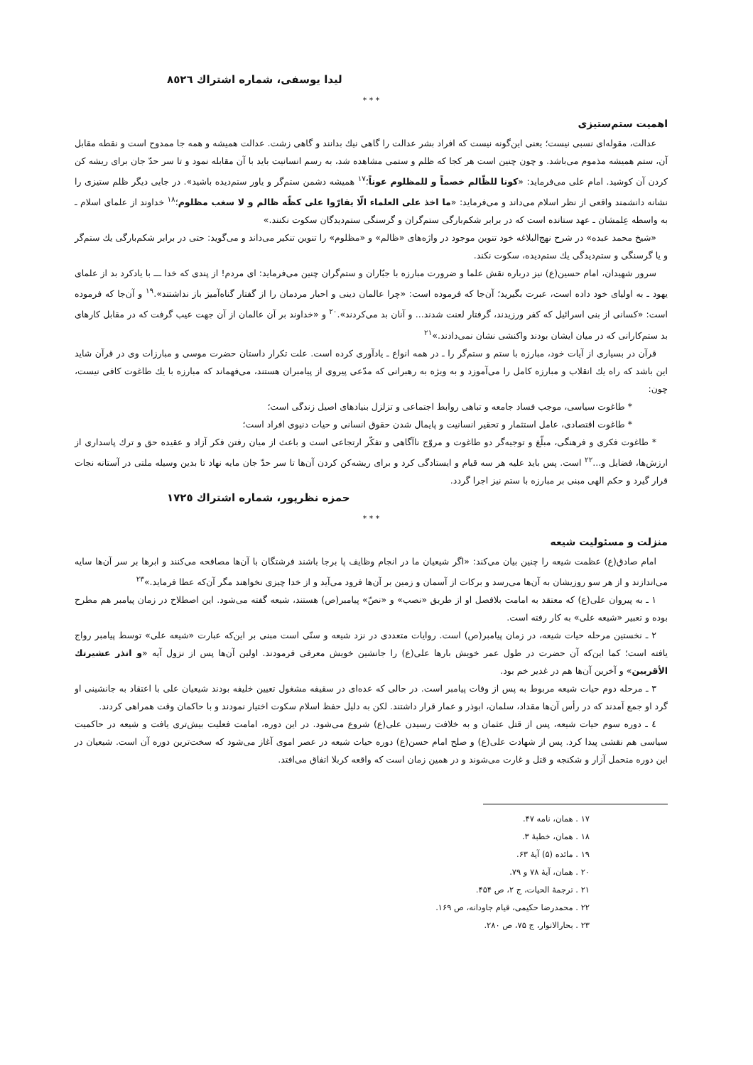لیدا یوسفی، شماره اشتراك ٨٥٢٦
* * *
اهمیت ستم‌ستیزی
عدالت، مقوله‌ای نسبی نیست؛ یعنی این‌گونه نیست که افراد بشر عدالت را گاهی نیك بدانند و گاهی زشت. عدالت همیشه و همه جا ممدوح است و نقطه مقابل آن، ستم همیشه مذموم می‌باشد. و چون چنین است هر کجا که ظلم و ستمی مشاهده شد، به رسم انسانیت باید با آن مقابله نمود و تا سر حدّ جان برای ریشه کن کردن آن کوشید. امام علی می‌فرماید: «کونا للظّالم خصماً و للمظلوم عوناً؛<sup>١٧</sup> همیشه دشمن ستم‌گر و یاور ستم‌دیده باشید». در جایی دیگر ظلم ستیزی را نشانه دانشمند واقعی از نظر اسلام می‌داند و می‌فرماید: «ما اخذ علی العلماء الّا یقارّوا علی کظّه ظالم و لا سغب مظلوم؛<sup>١٨</sup> خداوند از علمای اسلام ـ به واسطه عِلمشان ـ عهد ستانده است که در برابر شکم‌بارگی ستم‌گران و گرسنگی ستم‌دیدگان سکوت نکنند.»
«شیخ محمد عبده» در شرح نهج‌البلاغه خود تنوین موجود در واژه‌های «ظالم» و «مظلوم» را تنوین تنکیر می‌داند و می‌گوید: حتی در برابر شکم‌بارگی یك ستم‌گر و یا گرسنگی و ستم‌دیدگی یك ستم‌دیده، سکوت نکند.
سرور شهیدان، امام حسین(ع) نیز درباره نقش علما و ضرورت مبارزه با جبّاران و ستم‌گران چنین می‌فرماید: ای مردم! از پندی که خدا ـــ با یادکرد بد از علمای یهود ـ به اولیای خود داده است، عبرت بگیرید؛ آن‌جا که فرموده است: «چرا عالمان دینی و احبار مردمان را از گفتار گناه‌آمیز باز نداشتند».<sup>١٩</sup> و آن‌جا که فرموده است: «کسانی از بنی اسرائیل که کفر ورزیدند، گرفتار لعنت شدند... و آنان بد می‌کردند».<sup>٢٠</sup> و «خداوند بر آن عالمان از آن جهت عیب گرفت که در مقابل کارهای بد ستم‌کارانی که در میان ایشان بودند واکنشی نشان نمی‌دادند.»<sup>٢١</sup>
قرآن در بسیاری از آیات خود، مبارزه با ستم و ستم‌گر را ـ در همه انواع ـ یادآوری کرده است. علت تکرار داستان حضرت موسی و مبارزات وی در قرآن شاید این باشد که راه یك انقلاب و مبارزه کامل را می‌آموزد و به ویژه به رهبرانی که مدّعی پیروی از پیامبران هستند، می‌فهماند که مبارزه با یك طاغوت کافی نیست، چون:
* طاغوت سیاسی، موجب فساد جامعه و تباهی روابط اجتماعی و تزلزل بنیادهای اصیل زندگی است؛
* طاغوت اقتصادی، عامل استثمار و تحقیر انسانیت و پایمال شدن حقوق انسانی و حیات دنیوی افراد است؛
* طاغوت فکری و فرهنگی، مبلّغ و توجیه‌گر دو طاغوت و مروّج ناآگاهی و تفکّر ارتجاعی است و باعث از میان رفتن فکر آزاد و عقیده حق و ترك پاسداری از ارزش‌ها، فضایل و...<sup>٢٢</sup> است. پس باید علیه هر سه قیام و ایستادگی کرد و برای ریشه‌کن کردن آن‌ها تا سر حدّ جان مایه نهاد تا بدین وسیله ملتی در آستانه نجات قرار گیرد و حکم الهی مبنی بر مبارزه با ستم نیز اجرا گردد.
حمزه نظرپور، شماره اشتراك ١٧٢٥
* * *
منزلت و مسئولیت شیعه
امام صادق(ع) عظمت شیعه را چنین بیان می‌کند: «اگر شیعیان ما در انجام وظایف پا برجا باشند فرشتگان با آن‌ها مصافحه می‌کنند و ابرها بر سر آن‌ها سایه می‌اندازند و از هر سو روزیشان به آن‌ها می‌رسد و برکات از آسمان و زمین بر آن‌ها فرود می‌آید و از خدا چیزی نخواهند مگر آن‌که عطا فرماید.»<sup>٢٣</sup>
١ ـ به پیروان علی(ع) که معتقد به امامت بلافصل او از طریق «نصب» و «نصّ» پیامبر(ص) هستند، شیعه گفته می‌شود. این اصطلاح در زمان پیامبر هم مطرح بوده و تعبیر «شیعه علی» به کار رفته است.
٢ ـ نخستین مرحله حیات شیعه، در زمان پیامبر(ص) است. روایات متعددی در نزد شیعه و سنّی است مبنی بر این‌که عبارت «شیعه علی» توسط پیامبر رواج یافته است؛ کما این‌که آن حضرت در طول عمر خویش بارها علی(ع) را جانشین خویش معرفی فرمودند. اولین آن‌ها پس از نزول آیه «و انذر عشیرتك الأقربین» و آخرین آن‌ها هم در غدیر خم بود.
٣ ـ مرحله دوم حیات شیعه مربوط به پس از وفات پیامبر است. در حالی که عده‌ای در سقیفه مشغول تعیین خلیفه بودند شیعیان علی با اعتقاد به جانشینی او گرد او جمع آمدند که در رأس آن‌ها مقداد، سلمان، ابوذر و عمار قرار داشتند. لکن به دلیل حفظ اسلام سکوت اختیار نمودند و با حاکمان وقت همراهی کردند.
٤ ـ دوره سوم حیات شیعه، پس از قتل عثمان و به خلافت رسیدن علی(ع) شروع می‌شود. در این دوره، امامت فعلیت بیش‌تری یافت و شیعه در حاکمیت سیاسی هم نقشی پیدا کرد. پس از شهادت علی(ع) و صلح امام حسن(ع) دوره حیات شیعه در عصر اموی آغاز می‌شود که سخت‌ترین دوره آن است. شیعیان در این دوره متحمل آزار و شکنجه و قتل و غارت می‌شوند و در همین زمان است که واقعه کربلا اتفاق می‌افتد.
١٧ . همان، نامه ۴٧.
١٨ . همان، خطبهٔ ٣.
١٩ . مائده (۵) آیهٔ ۶٣.
٢٠ . همان، آیهٔ ٧٨ و ٧٩.
٢١ . ترجمهٔ الحیات، ج ٢، ص ۴۵۴.
٢٢ . محمدرضا حکیمی، قیام جاودانه، ص ١۶٩.
٢٣ . بحارالانوار، ج ٧۵، ص ٢٨٠.